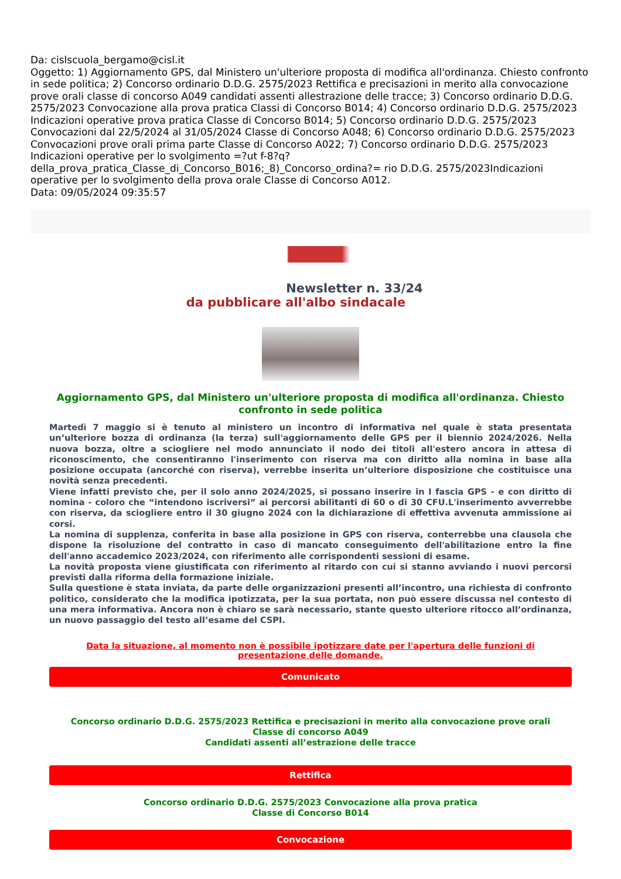Da: cislscuola_bergamo@cisl.it
Oggetto: 1) Aggiornamento GPS, dal Ministero un'ulteriore proposta di modifica all'ordinanza. Chiesto confronto in sede politica; 2) Concorso ordinario D.D.G. 2575/2023 Rettifica e precisazioni in merito alla convocazione prove orali classe di concorso A049 candidati assenti allestrazione delle tracce; 3) Concorso ordinario D.D.G. 2575/2023 Convocazione alla prova pratica Classi di Concorso B014; 4) Concorso ordinario D.D.G. 2575/2023 Indicazioni operative prova pratica Classe di Concorso B014; 5) Concorso ordinario D.D.G. 2575/2023 Convocazioni dal 22/5/2024 al 31/05/2024 Classe di Concorso A048; 6) Concorso ordinario D.D.G. 2575/2023 Convocazioni prove orali prima parte Classe di Concorso A022; 7) Concorso ordinario D.D.G. 2575/2023 Indicazioni operative per lo svolgimento =?ut f-8?q? della_prova_pratica_Classe_di_Concorso_B016;_8)_Concorso_ordina?= rio D.D.G. 2575/2023Indicazioni operative per lo svolgimento della prova orale Classe di Concorso A012.
Data: 09/05/2024 09:35:57
Newsletter n. 33/24
da pubblicare all'albo sindacale
Aggiornamento GPS, dal Ministero un'ulteriore proposta di modifica all'ordinanza. Chiesto confronto in sede politica
Martedì 7 maggio si è tenuto al ministero un incontro di informativa nel quale è stata presentata un’ulteriore bozza di ordinanza (la terza) sull'aggiornamento delle GPS per il biennio 2024/2026. Nella nuova bozza, oltre a sciogliere nel modo annunciato il nodo dei titoli all'estero ancora in attesa di riconoscimento, che consentiranno l'inserimento con riserva ma con diritto alla nomina in base alla posizione occupata (ancorché con riserva), verrebbe inserita un’ulteriore disposizione che costituisce una novità senza precedenti.
Viene infatti previsto che, per il solo anno 2024/2025, si possano inserire in I fascia GPS - e con diritto di nomina - coloro che “intendono iscriversi” ai percorsi abilitanti di 60 o di 30 CFU.L'inserimento avverrebbe con riserva, da sciogliere entro il 30 giugno 2024 con la dichiarazione di effettiva avvenuta ammissione ai corsi.
La nomina di supplenza, conferita in base alla posizione in GPS con riserva, conterrebbe una clausola che dispone la risoluzione del contratto in caso di mancato conseguimento dell'abilitazione entro la fine dell'anno accademico 2023/2024, con riferimento alle corrispondenti sessioni di esame.
La novità proposta viene giustificata con riferimento al ritardo con cui si stanno avviando i nuovi percorsi previsti dalla riforma della formazione iniziale.
Sulla questione è stata inviata, da parte delle organizzazioni presenti all’incontro, una richiesta di confronto politico, considerato che la modifica ipotizzata, per la sua portata, non può essere discussa nel contesto di una mera informativa. Ancora non è chiaro se sarà necessario, stante questo ulteriore ritocco all’ordinanza, un nuovo passaggio del testo all’esame del CSPI.
Data la situazione, al momento non è possibile ipotizzare date per l'apertura delle funzioni di presentazione delle domande.
Comunicato
Concorso ordinario D.D.G. 2575/2023 Rettifica e precisazioni in merito alla convocazione prove orali
Classe di concorso A049
Candidati assenti all’estrazione delle tracce
Rettifica
Concorso ordinario D.D.G. 2575/2023 Convocazione alla prova pratica
Classe di Concorso B014
Convocazione